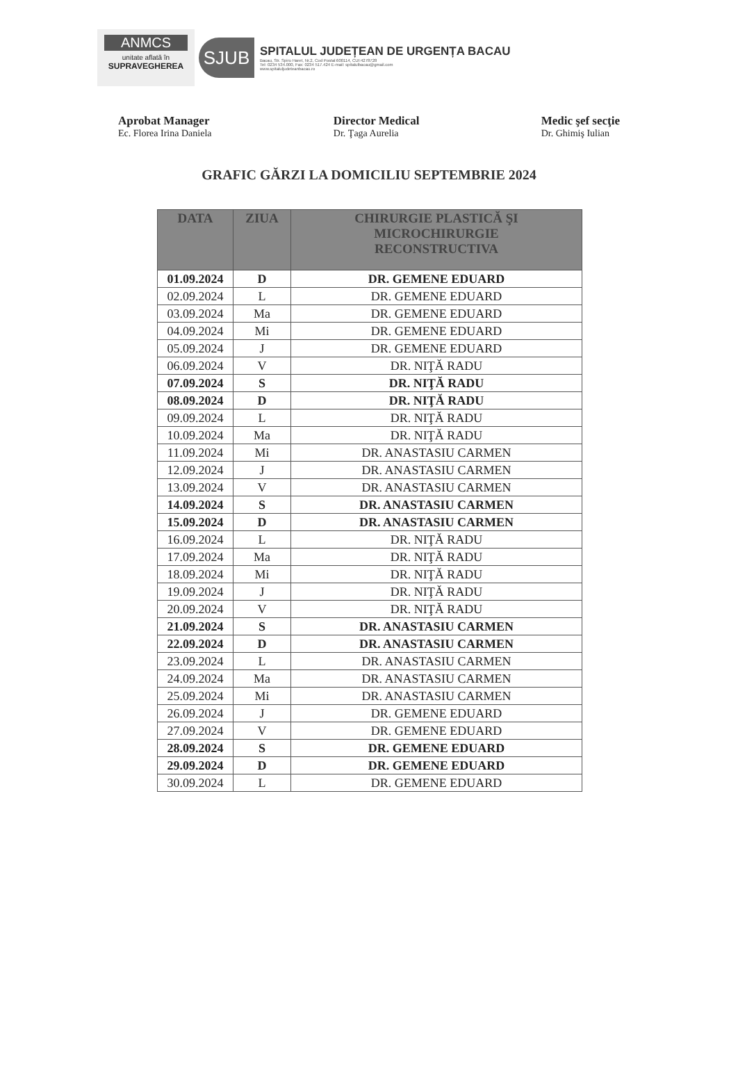ANMCS
unitate aflată în
SUPRAVEGHEREA
SJUB
SPITALUL JUDEȚEAN DE URGENȚA BACAU
Bacau, Str. Spiru Haret, Nr.2, Cod Postal:600114, CUI:4278728
Tel: 0234 534.000, Fax: 0234 517.424 E-mail: spitalulbacau@gmail.com
www.spitaluljudeteanbacau.ro
Aprobat Manager
Ec. Florea Irina Daniela
Director Medical
Dr. Ţaga Aurelia
Medic şef secţie
Dr. Ghimiş Iulian
GRAFIC GĂRZI LA DOMICILIU SEPTEMBRIE 2024
| DATA | ZIUA | CHIRURGIE PLASTICĂ ŞI MICROCHIRURGIE RECONSTRUCTIVA |
| --- | --- | --- |
| 01.09.2024 | D | DR. GEMENE EDUARD |
| 02.09.2024 | L | DR. GEMENE EDUARD |
| 03.09.2024 | Ma | DR. GEMENE EDUARD |
| 04.09.2024 | Mi | DR. GEMENE EDUARD |
| 05.09.2024 | J | DR. GEMENE EDUARD |
| 06.09.2024 | V | DR. NIŢĂ RADU |
| 07.09.2024 | S | DR. NIŢĂ RADU |
| 08.09.2024 | D | DR. NIŢĂ RADU |
| 09.09.2024 | L | DR. NIŢĂ RADU |
| 10.09.2024 | Ma | DR. NIŢĂ RADU |
| 11.09.2024 | Mi | DR. ANASTASIU CARMEN |
| 12.09.2024 | J | DR. ANASTASIU CARMEN |
| 13.09.2024 | V | DR. ANASTASIU CARMEN |
| 14.09.2024 | S | DR. ANASTASIU CARMEN |
| 15.09.2024 | D | DR. ANASTASIU CARMEN |
| 16.09.2024 | L | DR. NIŢĂ RADU |
| 17.09.2024 | Ma | DR. NIŢĂ RADU |
| 18.09.2024 | Mi | DR. NIŢĂ RADU |
| 19.09.2024 | J | DR. NIŢĂ RADU |
| 20.09.2024 | V | DR. NIŢĂ RADU |
| 21.09.2024 | S | DR. ANASTASIU CARMEN |
| 22.09.2024 | D | DR. ANASTASIU CARMEN |
| 23.09.2024 | L | DR. ANASTASIU CARMEN |
| 24.09.2024 | Ma | DR. ANASTASIU CARMEN |
| 25.09.2024 | Mi | DR. ANASTASIU CARMEN |
| 26.09.2024 | J | DR. GEMENE EDUARD |
| 27.09.2024 | V | DR. GEMENE EDUARD |
| 28.09.2024 | S | DR. GEMENE EDUARD |
| 29.09.2024 | D | DR. GEMENE EDUARD |
| 30.09.2024 | L | DR. GEMENE EDUARD |